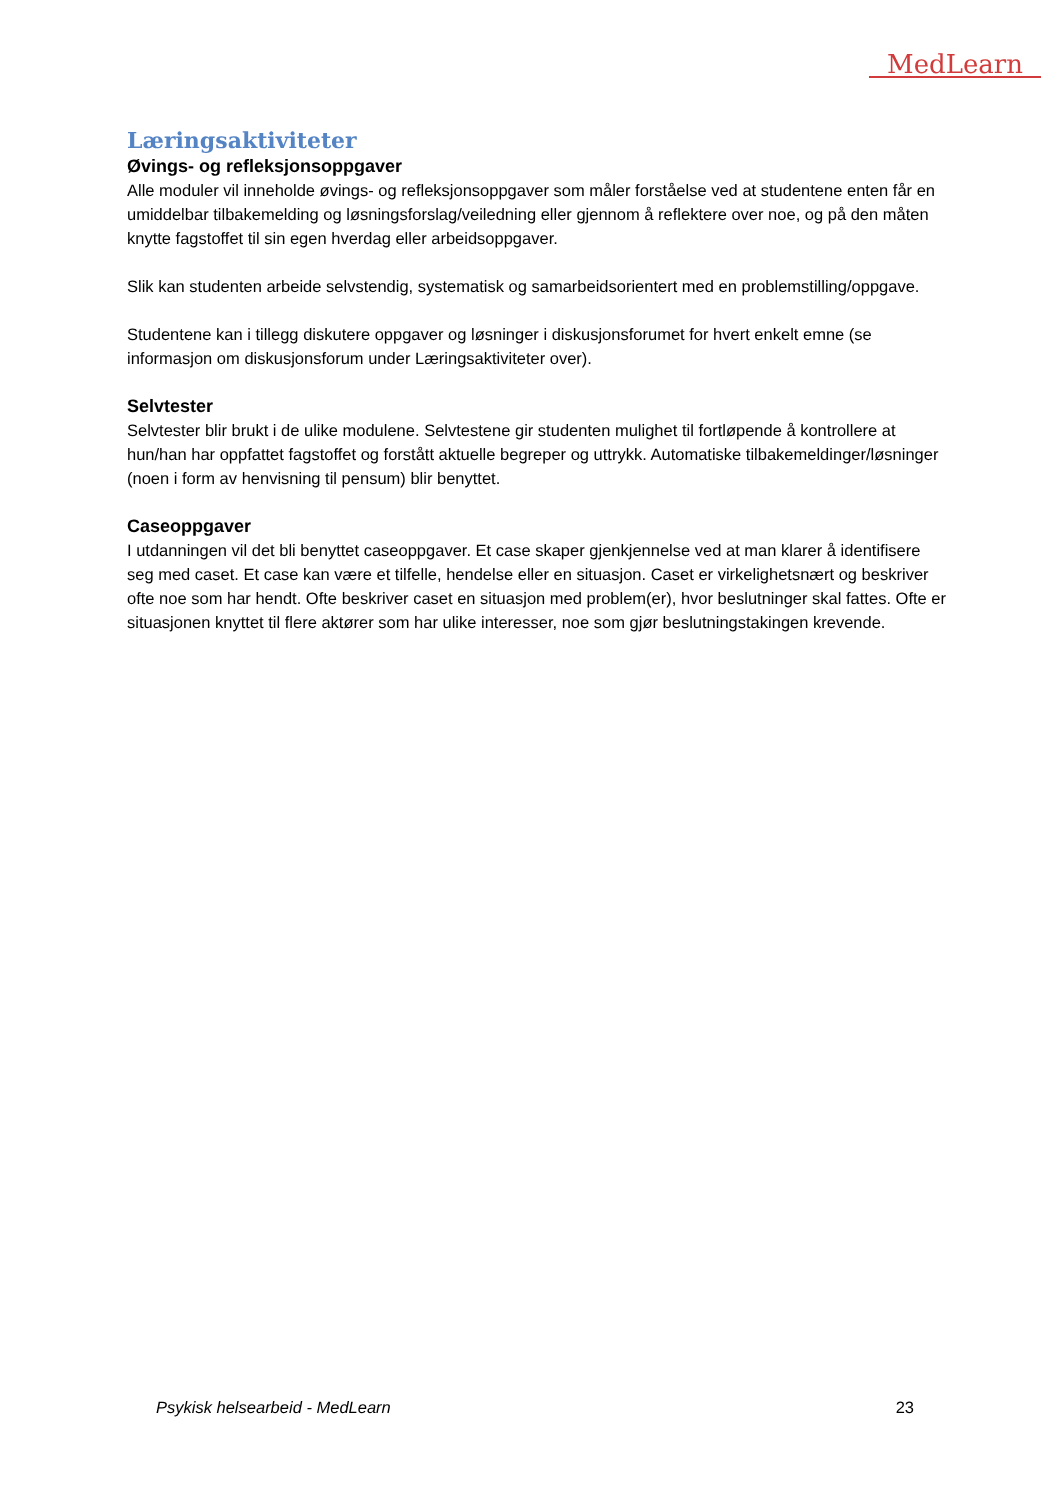MedLearn
Læringsaktiviteter
Øvings- og refleksjonsoppgaver
Alle moduler vil inneholde øvings- og refleksjonsoppgaver som måler forståelse ved at studentene enten får en umiddelbar tilbakemelding og løsningsforslag/veiledning eller gjennom å reflektere over noe, og på den måten knytte fagstoffet til sin egen hverdag eller arbeidsoppgaver.
Slik kan studenten arbeide selvstendig, systematisk og samarbeidsorientert med en problemstilling/oppgave.
Studentene kan i tillegg diskutere oppgaver og løsninger i diskusjonsforumet for hvert enkelt emne (se informasjon om diskusjonsforum under Læringsaktiviteter over).
Selvtester
Selvtester blir brukt i de ulike modulene. Selvtestene gir studenten mulighet til fortløpende å kontrollere at hun/han har oppfattet fagstoffet og forstått aktuelle begreper og uttrykk. Automatiske tilbakemeldinger/løsninger (noen i form av henvisning til pensum) blir benyttet.
Caseoppgaver
I utdanningen vil det bli benyttet caseoppgaver. Et case skaper gjenkjennelse ved at man klarer å identifisere seg med caset. Et case kan være et tilfelle, hendelse eller en situasjon. Caset er virkelighetsnært og beskriver ofte noe som har hendt. Ofte beskriver caset en situasjon med problem(er), hvor beslutninger skal fattes. Ofte er situasjonen knyttet til flere aktører som har ulike interesser, noe som gjør beslutningstakingen krevende.
Psykisk helsearbeid - MedLearn 23